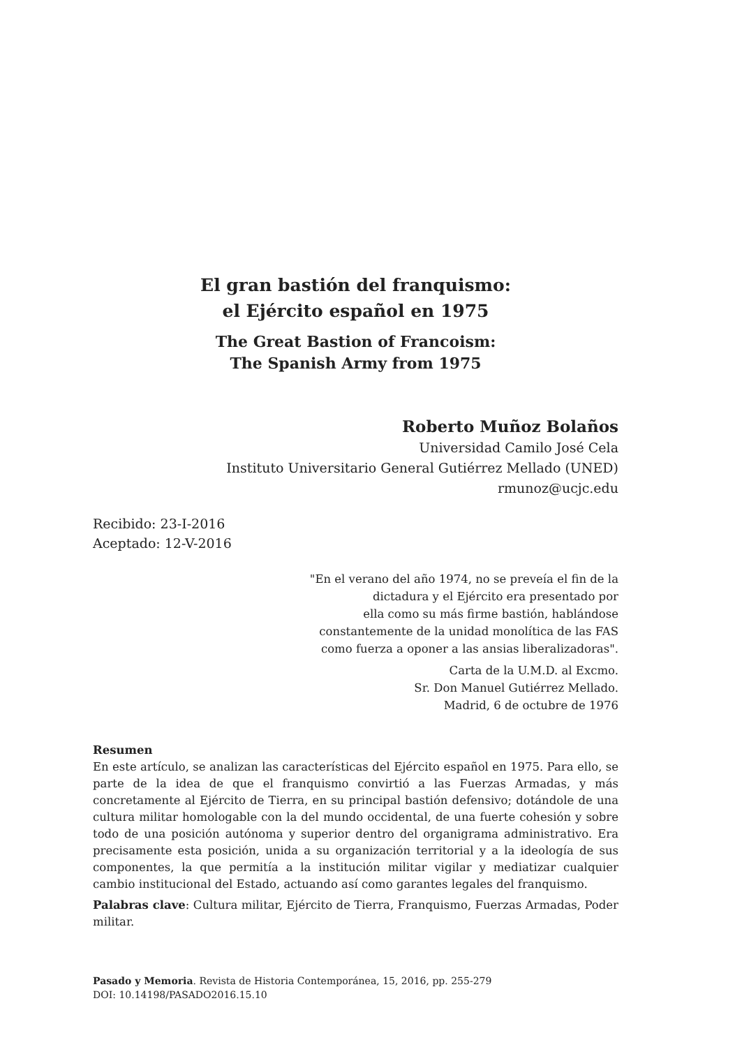El gran bastión del franquismo:
el Ejército español en 1975
The Great Bastion of Francoism:
The Spanish Army from 1975
Roberto Muñoz Bolaños
Universidad Camilo José Cela
Instituto Universitario General Gutiérrez Mellado (UNED)
rmunoz@ucjc.edu
Recibido: 23-I-2016
Aceptado: 12-V-2016
"En el verano del año 1974, no se preveía el fin de la
dictadura y el Ejército era presentado por
ella como su más firme bastión, hablándose
constantemente de la unidad monolítica de las FAS
como fuerza a oponer a las ansias liberalizadoras".
Carta de la U.M.D. al Excmo.
Sr. Don Manuel Gutiérrez Mellado.
Madrid, 6 de octubre de 1976
Resumen
En este artículo, se analizan las características del Ejército español en 1975. Para ello, se parte de la idea de que el franquismo convirtió a las Fuerzas Armadas, y más concretamente al Ejército de Tierra, en su principal bastión defensivo; dotándole de una cultura militar homologable con la del mundo occidental, de una fuerte cohesión y sobre todo de una posición autónoma y superior dentro del organigrama administrativo. Era precisamente esta posición, unida a su organización territorial y a la ideología de sus componentes, la que permitía a la institución militar vigilar y mediatizar cualquier cambio institucional del Estado, actuando así como garantes legales del franquismo.
Palabras clave: Cultura militar, Ejército de Tierra, Franquismo, Fuerzas Armadas, Poder militar.
Pasado y Memoria. Revista de Historia Contemporánea, 15, 2016, pp. 255-279
DOI: 10.14198/PASADO2016.15.10